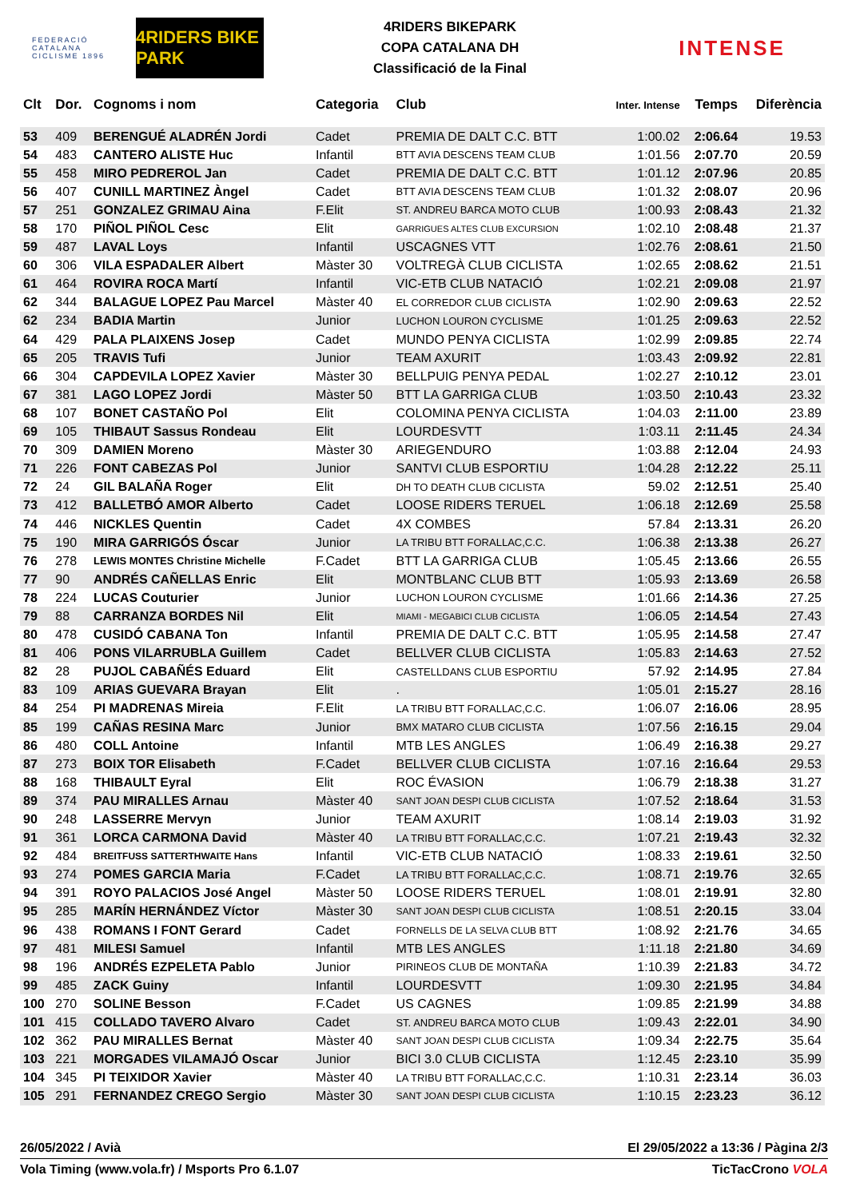FEDERACIÓ CATALANA CICLISME 1896
4RIDERS BIKE PARK
4RIDERS BIKEPARK
COPA CATALANA DH
Classificació de la Final
INTENSE
| Clt | Dor. | Cognoms i nom | Categoria | Club | Inter. Intense | Temps | Diferència |
| --- | --- | --- | --- | --- | --- | --- | --- |
| 53 | 409 | BERENGUÉ ALADRÉN Jordi | Cadet | PREMIA DE DALT C.C. BTT | 1:00.02 | 2:06.64 | 19.53 |
| 54 | 483 | CANTERO ALISTE Huc | Infantil | BTT AVIA DESCENS TEAM CLUB | 1:01.56 | 2:07.70 | 20.59 |
| 55 | 458 | MIRO PEDREROL Jan | Cadet | PREMIA DE DALT C.C. BTT | 1:01.12 | 2:07.96 | 20.85 |
| 56 | 407 | CUNILL MARTINEZ Àngel | Cadet | BTT AVIA DESCENS TEAM CLUB | 1:01.32 | 2:08.07 | 20.96 |
| 57 | 251 | GONZALEZ GRIMAU Aina | F.Elit | ST. ANDREU BARCA MOTO CLUB | 1:00.93 | 2:08.43 | 21.32 |
| 58 | 170 | PIÑOL PIÑOL Cesc | Elit | GARRIGUES ALTES CLUB EXCURSION | 1:02.10 | 2:08.48 | 21.37 |
| 59 | 487 | LAVAL Loys | Infantil | USCAGNES VTT | 1:02.76 | 2:08.61 | 21.50 |
| 60 | 306 | VILA ESPADALER Albert | Màster 30 | VOLTREGÀ CLUB CICLISTA | 1:02.65 | 2:08.62 | 21.51 |
| 61 | 464 | ROVIRA ROCA Martí | Infantil | VIC-ETB CLUB NATACIÓ | 1:02.21 | 2:09.08 | 21.97 |
| 62 | 344 | BALAGUE LOPEZ Pau Marcel | Màster 40 | EL CORREDOR CLUB CICLISTA | 1:02.90 | 2:09.63 | 22.52 |
| 62 | 234 | BADIA Martin | Junior | LUCHON LOURON CYCLISME | 1:01.25 | 2:09.63 | 22.52 |
| 64 | 429 | PALA PLAIXENS Josep | Cadet | MUNDO PENYA CICLISTA | 1:02.99 | 2:09.85 | 22.74 |
| 65 | 205 | TRAVIS Tufi | Junior | TEAM AXURIT | 1:03.43 | 2:09.92 | 22.81 |
| 66 | 304 | CAPDEVILA LOPEZ Xavier | Màster 30 | BELLPUIG PENYA PEDAL | 1:02.27 | 2:10.12 | 23.01 |
| 67 | 381 | LAGO LOPEZ Jordi | Màster 50 | BTT LA GARRIGA CLUB | 1:03.50 | 2:10.43 | 23.32 |
| 68 | 107 | BONET CASTAÑO Pol | Elit | COLOMINA PENYA CICLISTA | 1:04.03 | 2:11.00 | 23.89 |
| 69 | 105 | THIBAUT Sassus Rondeau | Elit | LOURDESVTT | 1:03.11 | 2:11.45 | 24.34 |
| 70 | 309 | DAMIEN Moreno | Màster 30 | ARIEGENDURO | 1:03.88 | 2:12.04 | 24.93 |
| 71 | 226 | FONT CABEZAS Pol | Junior | SANTVI CLUB ESPORTIU | 1:04.28 | 2:12.22 | 25.11 |
| 72 | 24 | GIL BALAÑA Roger | Elit | DH TO DEATH CLUB CICLISTA | 59.02 | 2:12.51 | 25.40 |
| 73 | 412 | BALLETBÓ AMOR Alberto | Cadet | LOOSE RIDERS TERUEL | 1:06.18 | 2:12.69 | 25.58 |
| 74 | 446 | NICKLES Quentin | Cadet | 4X COMBES | 57.84 | 2:13.31 | 26.20 |
| 75 | 190 | MIRA GARRIGÓS Óscar | Junior | LA TRIBU BTT FORALLAC,C.C. | 1:06.38 | 2:13.38 | 26.27 |
| 76 | 278 | LEWIS MONTES Christine Michelle | F.Cadet | BTT LA GARRIGA CLUB | 1:05.45 | 2:13.66 | 26.55 |
| 77 | 90 | ANDRÉS CAÑELLAS Enric | Elit | MONTBLANC CLUB BTT | 1:05.93 | 2:13.69 | 26.58 |
| 78 | 224 | LUCAS Couturier | Junior | LUCHON LOURON CYCLISME | 1:01.66 | 2:14.36 | 27.25 |
| 79 | 88 | CARRANZA BORDES Nil | Elit | MIAMI - MEGABICI CLUB CICLISTA | 1:06.05 | 2:14.54 | 27.43 |
| 80 | 478 | CUSIDÓ CABANA Ton | Infantil | PREMIA DE DALT C.C. BTT | 1:05.95 | 2:14.58 | 27.47 |
| 81 | 406 | PONS VILARRUBLA Guillem | Cadet | BELLVER CLUB CICLISTA | 1:05.83 | 2:14.63 | 27.52 |
| 82 | 28 | PUJOL CABAÑÉS Eduard | Elit | CASTELLDANS CLUB ESPORTIU | 57.92 | 2:14.95 | 27.84 |
| 83 | 109 | ARIAS GUEVARA Brayan | Elit | . | 1:05.01 | 2:15.27 | 28.16 |
| 84 | 254 | PI MADRENAS Mireia | F.Elit | LA TRIBU BTT FORALLAC,C.C. | 1:06.07 | 2:16.06 | 28.95 |
| 85 | 199 | CAÑAS RESINA Marc | Junior | BMX MATARO CLUB CICLISTA | 1:07.56 | 2:16.15 | 29.04 |
| 86 | 480 | COLL Antoine | Infantil | MTB LES ANGLES | 1:06.49 | 2:16.38 | 29.27 |
| 87 | 273 | BOIX TOR Elisabeth | F.Cadet | BELLVER CLUB CICLISTA | 1:07.16 | 2:16.64 | 29.53 |
| 88 | 168 | THIBAULT Eyral | Elit | ROC ÉVASION | 1:06.79 | 2:18.38 | 31.27 |
| 89 | 374 | PAU MIRALLES Arnau | Màster 40 | SANT JOAN DESPI CLUB CICLISTA | 1:07.52 | 2:18.64 | 31.53 |
| 90 | 248 | LASSERRE Mervyn | Junior | TEAM AXURIT | 1:08.14 | 2:19.03 | 31.92 |
| 91 | 361 | LORCA CARMONA David | Màster 40 | LA TRIBU BTT FORALLAC,C.C. | 1:07.21 | 2:19.43 | 32.32 |
| 92 | 484 | BREITFUSS SATTERTHWAITE Hans | Infantil | VIC-ETB CLUB NATACIÓ | 1:08.33 | 2:19.61 | 32.50 |
| 93 | 274 | POMES GARCIA Maria | F.Cadet | LA TRIBU BTT FORALLAC,C.C. | 1:08.71 | 2:19.76 | 32.65 |
| 94 | 391 | ROYO PALACIOS José Angel | Màster 50 | LOOSE RIDERS TERUEL | 1:08.01 | 2:19.91 | 32.80 |
| 95 | 285 | MARÍN HERNÁNDEZ Víctor | Màster 30 | SANT JOAN DESPI CLUB CICLISTA | 1:08.51 | 2:20.15 | 33.04 |
| 96 | 438 | ROMANS I FONT Gerard | Cadet | FORNELLS DE LA SELVA CLUB BTT | 1:08.92 | 2:21.76 | 34.65 |
| 97 | 481 | MILESI Samuel | Infantil | MTB LES ANGLES | 1:11.18 | 2:21.80 | 34.69 |
| 98 | 196 | ANDRÉS EZPELETA Pablo | Junior | PIRINEOS CLUB DE MONTAÑA | 1:10.39 | 2:21.83 | 34.72 |
| 99 | 485 | ZACK Guiny | Infantil | LOURDESVTT | 1:09.30 | 2:21.95 | 34.84 |
| 100 | 270 | SOLINE Besson | F.Cadet | US CAGNES | 1:09.85 | 2:21.99 | 34.88 |
| 101 | 415 | COLLADO TAVERO Alvaro | Cadet | ST. ANDREU BARCA MOTO CLUB | 1:09.43 | 2:22.01 | 34.90 |
| 102 | 362 | PAU MIRALLES Bernat | Màster 40 | SANT JOAN DESPI CLUB CICLISTA | 1:09.34 | 2:22.75 | 35.64 |
| 103 | 221 | MORGADES VILAMAJÓ Oscar | Junior | BICI 3.0 CLUB CICLISTA | 1:12.45 | 2:23.10 | 35.99 |
| 104 | 345 | PI TEIXIDOR Xavier | Màster 40 | LA TRIBU BTT FORALLAC,C.C. | 1:10.31 | 2:23.14 | 36.03 |
| 105 | 291 | FERNANDEZ CREGO Sergio | Màster 30 | SANT JOAN DESPI CLUB CICLISTA | 1:10.15 | 2:23.23 | 36.12 |
26/05/2022 / Avià El 29/05/2022 a 13:36 / Pàgina 2/3
Vola Timing (www.vola.fr) / Msports Pro 6.1.07 TicTacCrono VOLA